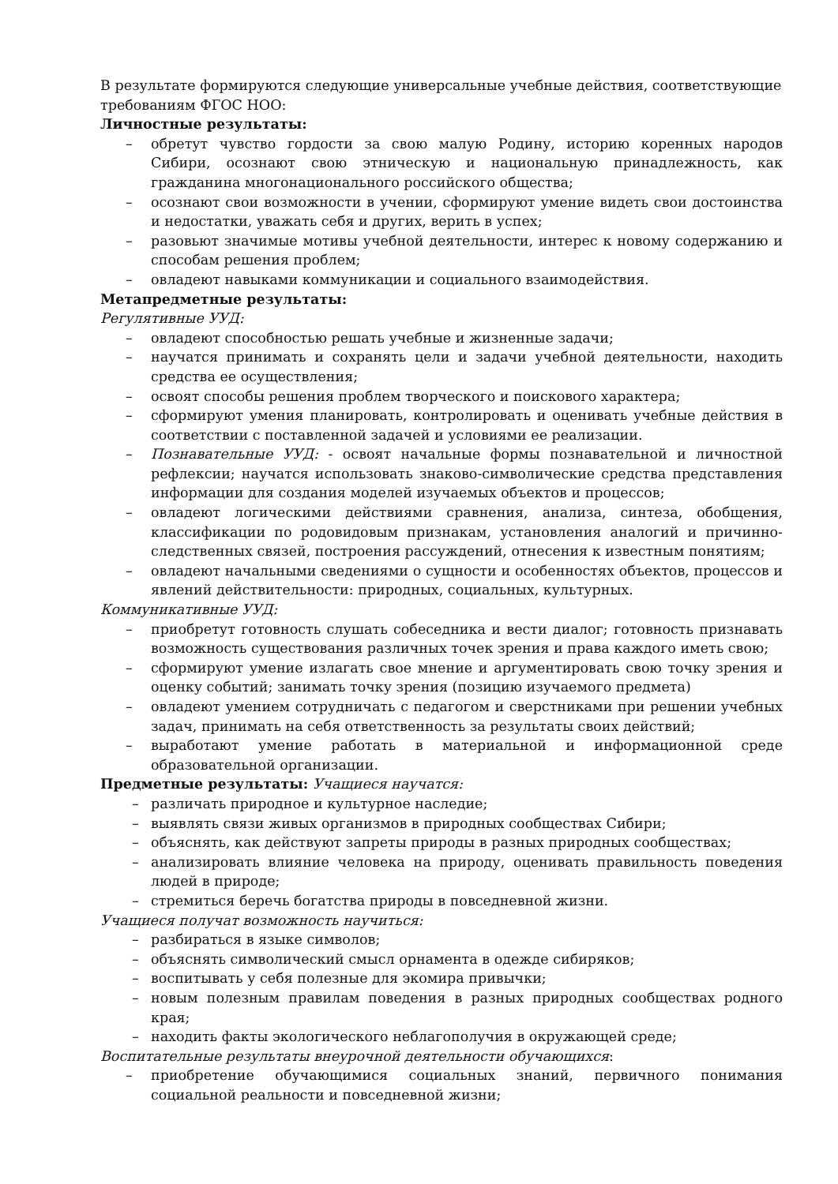В результате формируются следующие универсальные учебные действия, соответствующие требованиям ФГОС НОО:
Личностные результаты:
– обретут чувство гордости за свою малую Родину, историю коренных народов Сибири, осознают свою этническую и национальную принадлежность, как гражданина многонационального российского общества;
– осознают свои возможности в учении, сформируют умение видеть свои достоинства и недостатки, уважать себя и других, верить в успех;
– разовьют значимые мотивы учебной деятельности, интерес к новому содержанию и способам решения проблем;
– овладеют навыками коммуникации и социального взаимодействия.
Метапредметные результаты:
Регулятивные УУД:
– овладеют способностью решать учебные и жизненные задачи;
– научатся принимать и сохранять цели и задачи учебной деятельности, находить средства ее осуществления;
– освоят способы решения проблем творческого и поискового характера;
– сформируют умения планировать, контролировать и оценивать учебные действия в соответствии с поставленной задачей и условиями ее реализации.
– Познавательные УУД: - освоят начальные формы познавательной и личностной рефлексии; научатся использовать знаково-символические средства представления информации для создания моделей изучаемых объектов и процессов;
– овладеют логическими действиями сравнения, анализа, синтеза, обобщения, классификации по родовидовым признакам, установления аналогий и причинно-следственных связей, построения рассуждений, отнесения к известным понятиям;
– овладеют начальными сведениями о сущности и особенностях объектов, процессов и явлений действительности: природных, социальных, культурных.
Коммуникативные УУД:
– приобретут готовность слушать собеседника и вести диалог; готовность признавать возможность существования различных точек зрения и права каждого иметь свою;
– сформируют умение излагать свое мнение и аргументировать свою точку зрения и оценку событий; занимать точку зрения (позицию изучаемого предмета)
– овладеют умением сотрудничать с педагогом и сверстниками при решении учебных задач, принимать на себя ответственность за результаты своих действий;
– выработают умение работать в материальной и информационной среде образовательной организации.
Предметные результаты: Учащиеся научатся:
– различать природное и культурное наследие;
– выявлять связи живых организмов в природных сообществах Сибири;
– объяснять, как действуют запреты природы в разных природных сообществах;
– анализировать влияние человека на природу, оценивать правильность поведения людей в природе;
– стремиться беречь богатства природы в повседневной жизни.
Учащиеся получат возможность научиться:
– разбираться в языке символов;
– объяснять символический смысл орнамента в одежде сибиряков;
– воспитывать у себя полезные для экомира привычки;
– новым полезным правилам поведения в разных природных сообществах родного края;
– находить факты экологического неблагополучия в окружающей среде;
Воспитательные результаты внеурочной деятельности обучающихся:
– приобретение обучающимися социальных знаний, первичного понимания социальной реальности и повседневной жизни;